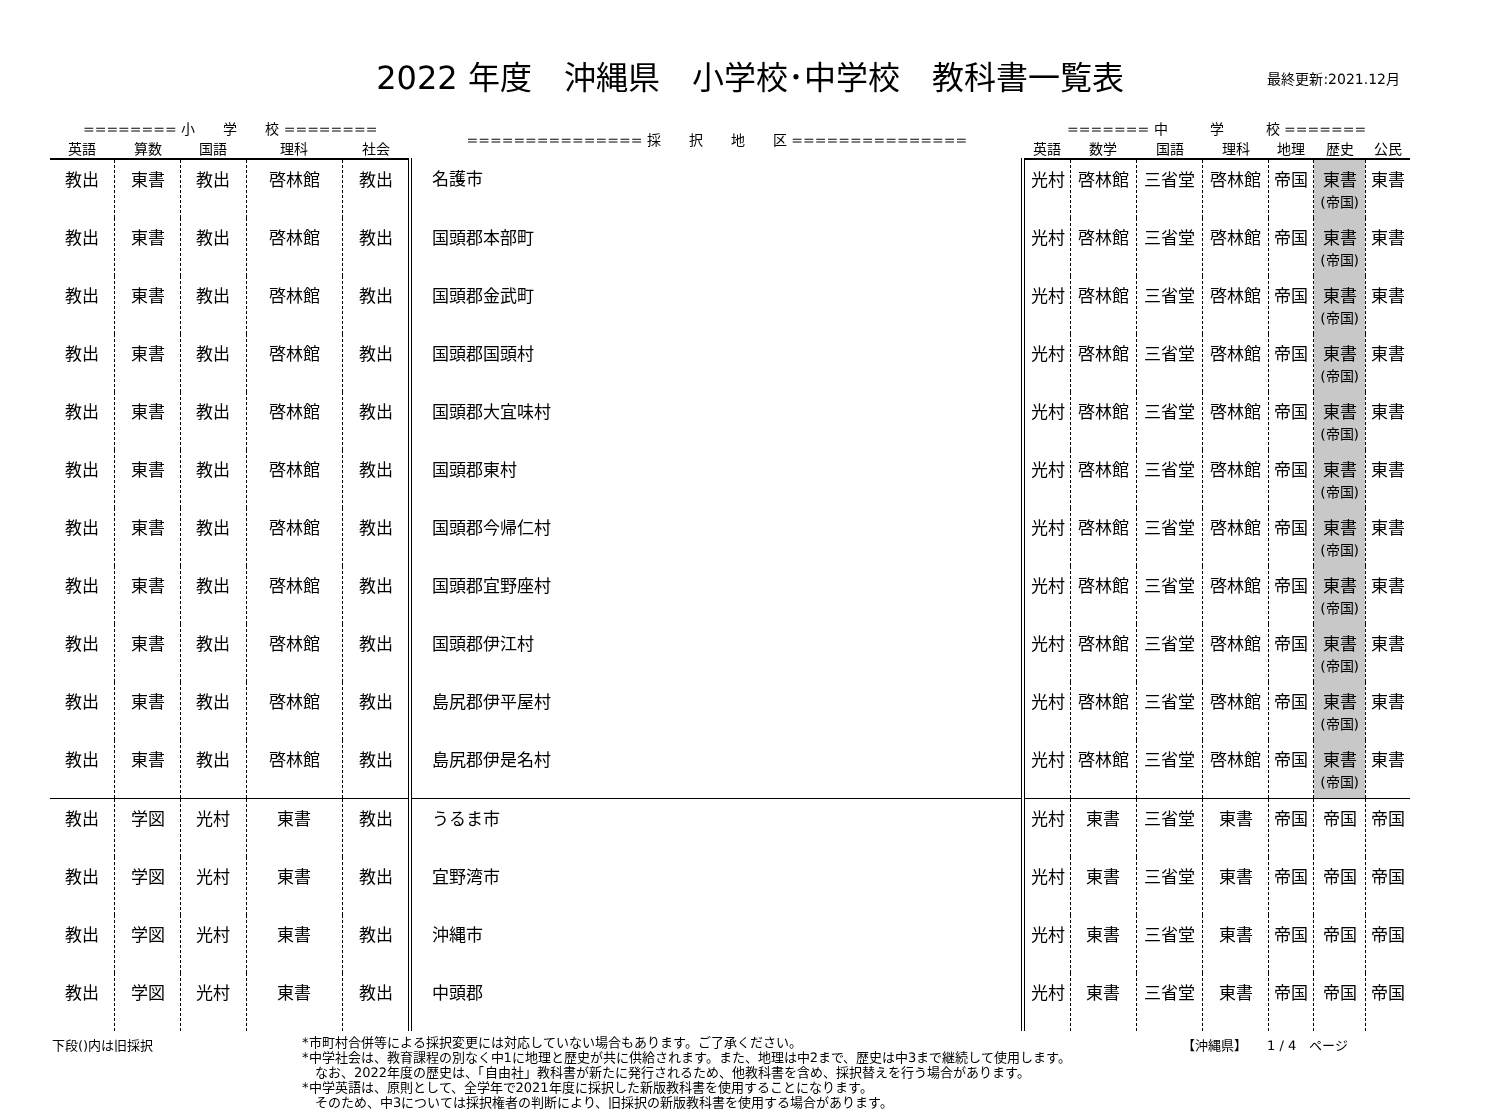2022 年度　沖縄県　小学校･中学校　教科書一覧表 最終更新:2021.12月
| ======== 小 学 校 ======== | | | | | =============== 採 択 地 区 =============== | ======= 中 学 校 ======= | | | | | | |
| --- | --- | --- | --- | --- | --- | --- | --- | --- | --- | --- | --- | --- |
| 英語 | 算数 | 国語 | 理科 | 社会 | | 英語 | 数学 | 国語 | 理科 | 地理 | 歴史 | 公民 |
| 教出 | 東書 | 教出 | 啓林館 | 教出 | 名護市 | 光村 | 啓林館 | 三省堂 | 啓林館 | 帝国 | 東書 (帝国) | 東書 |
| 教出 | 東書 | 教出 | 啓林館 | 教出 | 国頭郡本部町 | 光村 | 啓林館 | 三省堂 | 啓林館 | 帝国 | 東書 (帝国) | 東書 |
| 教出 | 東書 | 教出 | 啓林館 | 教出 | 国頭郡金武町 | 光村 | 啓林館 | 三省堂 | 啓林館 | 帝国 | 東書 (帝国) | 東書 |
| 教出 | 東書 | 教出 | 啓林館 | 教出 | 国頭郡国頭村 | 光村 | 啓林館 | 三省堂 | 啓林館 | 帝国 | 東書 (帝国) | 東書 |
| 教出 | 東書 | 教出 | 啓林館 | 教出 | 国頭郡大宜味村 | 光村 | 啓林館 | 三省堂 | 啓林館 | 帝国 | 東書 (帝国) | 東書 |
| 教出 | 東書 | 教出 | 啓林館 | 教出 | 国頭郡東村 | 光村 | 啓林館 | 三省堂 | 啓林館 | 帝国 | 東書 (帝国) | 東書 |
| 教出 | 東書 | 教出 | 啓林館 | 教出 | 国頭郡今帰仁村 | 光村 | 啓林館 | 三省堂 | 啓林館 | 帝国 | 東書 (帝国) | 東書 |
| 教出 | 東書 | 教出 | 啓林館 | 教出 | 国頭郡宜野座村 | 光村 | 啓林館 | 三省堂 | 啓林館 | 帝国 | 東書 (帝国) | 東書 |
| 教出 | 東書 | 教出 | 啓林館 | 教出 | 国頭郡伊江村 | 光村 | 啓林館 | 三省堂 | 啓林館 | 帝国 | 東書 (帝国) | 東書 |
| 教出 | 東書 | 教出 | 啓林館 | 教出 | 島尻郡伊平屋村 | 光村 | 啓林館 | 三省堂 | 啓林館 | 帝国 | 東書 (帝国) | 東書 |
| 教出 | 東書 | 教出 | 啓林館 | 教出 | 島尻郡伊是名村 | 光村 | 啓林館 | 三省堂 | 啓林館 | 帝国 | 東書 (帝国) | 東書 |
| 教出 | 学図 | 光村 | 東書 | 教出 | うるま市 | 光村 | 東書 | 三省堂 | 東書 | 帝国 | 帝国 | 帝国 |
| 教出 | 学図 | 光村 | 東書 | 教出 | 宜野湾市 | 光村 | 東書 | 三省堂 | 東書 | 帝国 | 帝国 | 帝国 |
| 教出 | 学図 | 光村 | 東書 | 教出 | 沖縄市 | 光村 | 東書 | 三省堂 | 東書 | 帝国 | 帝国 | 帝国 |
| 教出 | 学図 | 光村 | 東書 | 教出 | 中頭郡 | 光村 | 東書 | 三省堂 | 東書 | 帝国 | 帝国 | 帝国 |
下段()内は旧採択
*市町村合併等による採択変更には対応していない場合もあります。ご了承ください。
*中学社会は、教育課程の別なく中1に地理と歴史が共に供給されます。また、地理は中2まで、歴史は中3まで継続して使用します。
　なお、2022年度の歴史は、「自由社」教科書が新たに発行されるため、他教科書を含め、採択替えを行う場合があります。
*中学英語は、原則として、全学年で2021年度に採択した新版教科書を使用することになります。
　そのため、中3については採択権者の判断により、旧採択の新版教科書を使用する場合があります。
【沖縄県】　　1 / 4　ページ